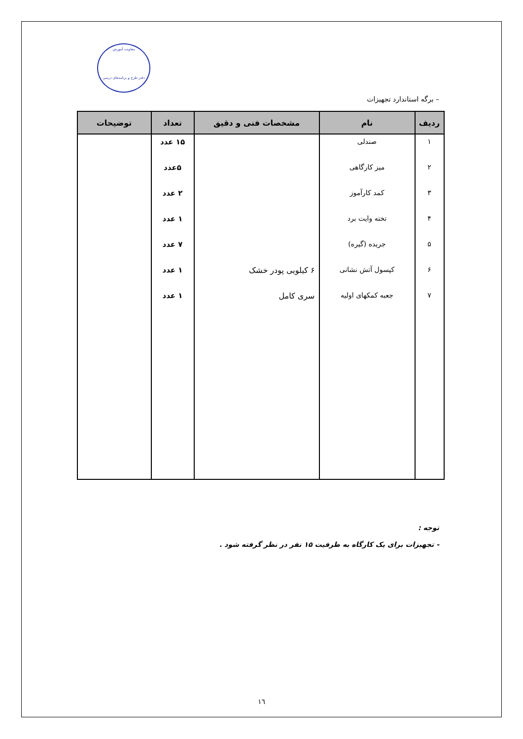معاونت آموزش
دفتر طرح و برنامه‌های درسی
– برگه استاندارد تجهیزات
| ردیف | نام | مشخصات فنی و دقیق | تعداد | توضیحات |
| --- | --- | --- | --- | --- |
| ۱ | صندلی | | ۱۵ عدد | |
| ۲ | میز کارگاهی | | ۵عدد | |
| ۳ | کمد کارآموز | | ۲ عدد | |
| ۴ | تخته وایت برد | | ۱ عدد | |
| ۵ | جریده (گیره) | | ۷ عدد | |
| ۶ | کپسول آتش نشانی | ۶ کیلویی پودر خشک | ۱ عدد | |
| ۷ | جعبه کمکهای اولیه | سری کامل | ۱ عدد | |
توجه :
- تجهیزات برای یک کارگاه به ظرفیت ۱۵ نفر در نظر گرفته شود .
١٦